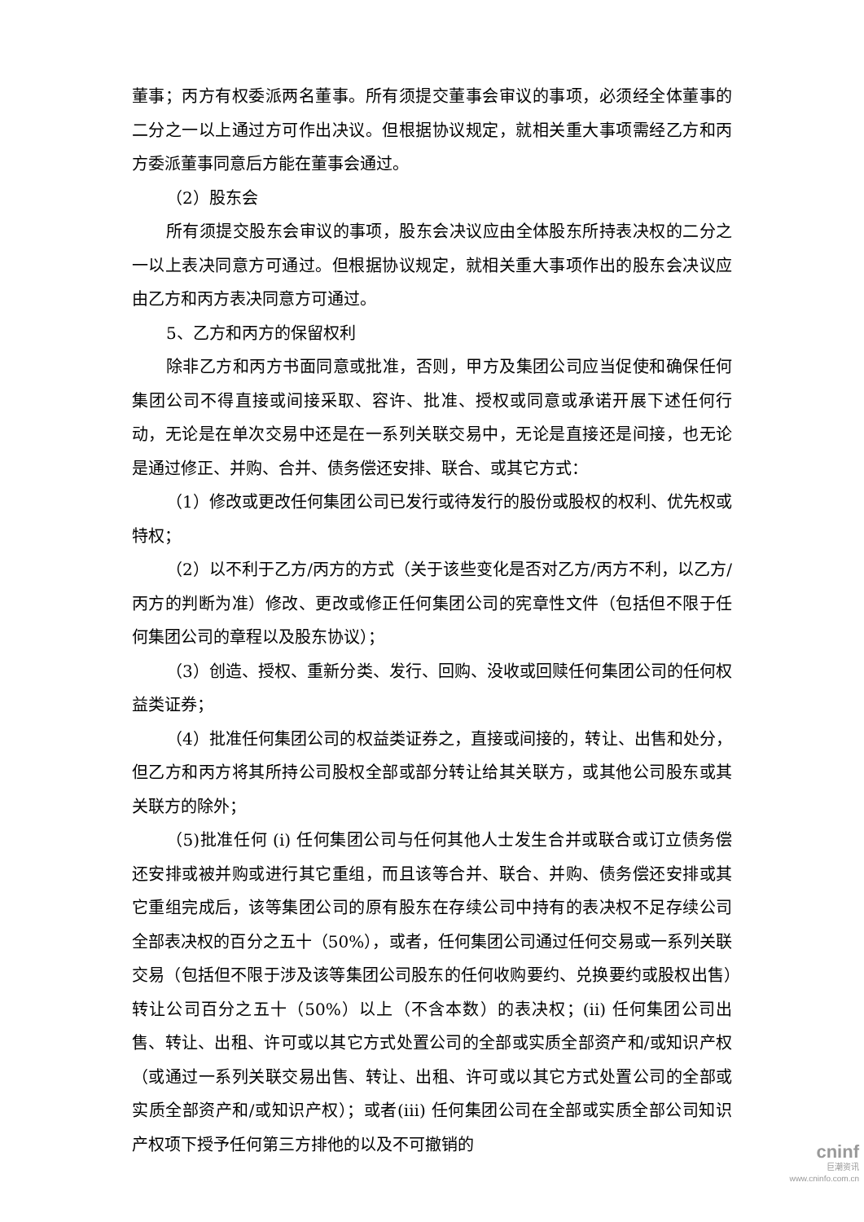董事；丙方有权委派两名董事。所有须提交董事会审议的事项，必须经全体董事的二分之一以上通过方可作出决议。但根据协议规定，就相关重大事项需经乙方和丙方委派董事同意后方能在董事会通过。
（2）股东会
所有须提交股东会审议的事项，股东会决议应由全体股东所持表决权的二分之一以上表决同意方可通过。但根据协议规定，就相关重大事项作出的股东会决议应由乙方和丙方表决同意方可通过。
5、乙方和丙方的保留权利
除非乙方和丙方书面同意或批准，否则，甲方及集团公司应当促使和确保任何集团公司不得直接或间接采取、容许、批准、授权或同意或承诺开展下述任何行动，无论是在单次交易中还是在一系列关联交易中，无论是直接还是间接，也无论是通过修正、并购、合并、债务偿还安排、联合、或其它方式：
（1）修改或更改任何集团公司已发行或待发行的股份或股权的权利、优先权或特权；
（2）以不利于乙方/丙方的方式（关于该些变化是否对乙方/丙方不利，以乙方/丙方的判断为准）修改、更改或修正任何集团公司的宪章性文件（包括但不限于任何集团公司的章程以及股东协议）；
（3）创造、授权、重新分类、发行、回购、没收或回赎任何集团公司的任何权益类证券；
（4）批准任何集团公司的权益类证券之，直接或间接的，转让、出售和处分，但乙方和丙方将其所持公司股权全部或部分转让给其关联方，或其他公司股东或其关联方的除外；
（5)批准任何 (i) 任何集团公司与任何其他人士发生合并或联合或订立债务偿还安排或被并购或进行其它重组，而且该等合并、联合、并购、债务偿还安排或其它重组完成后，该等集团公司的原有股东在存续公司中持有的表决权不足存续公司全部表决权的百分之五十（50%），或者，任何集团公司通过任何交易或一系列关联交易（包括但不限于涉及该等集团公司股东的任何收购要约、兑换要约或股权出售）转让公司百分之五十（50%）以上（不含本数）的表决权；(ii) 任何集团公司出售、转让、出租、许可或以其它方式处置公司的全部或实质全部资产和/或知识产权（或通过一系列关联交易出售、转让、出租、许可或以其它方式处置公司的全部或实质全部资产和/或知识产权）；或者(iii) 任何集团公司在全部或实质全部公司知识产权项下授予任何第三方排他的以及不可撤销的
cninf
巨潮资讯
www.cninfo.com.cn